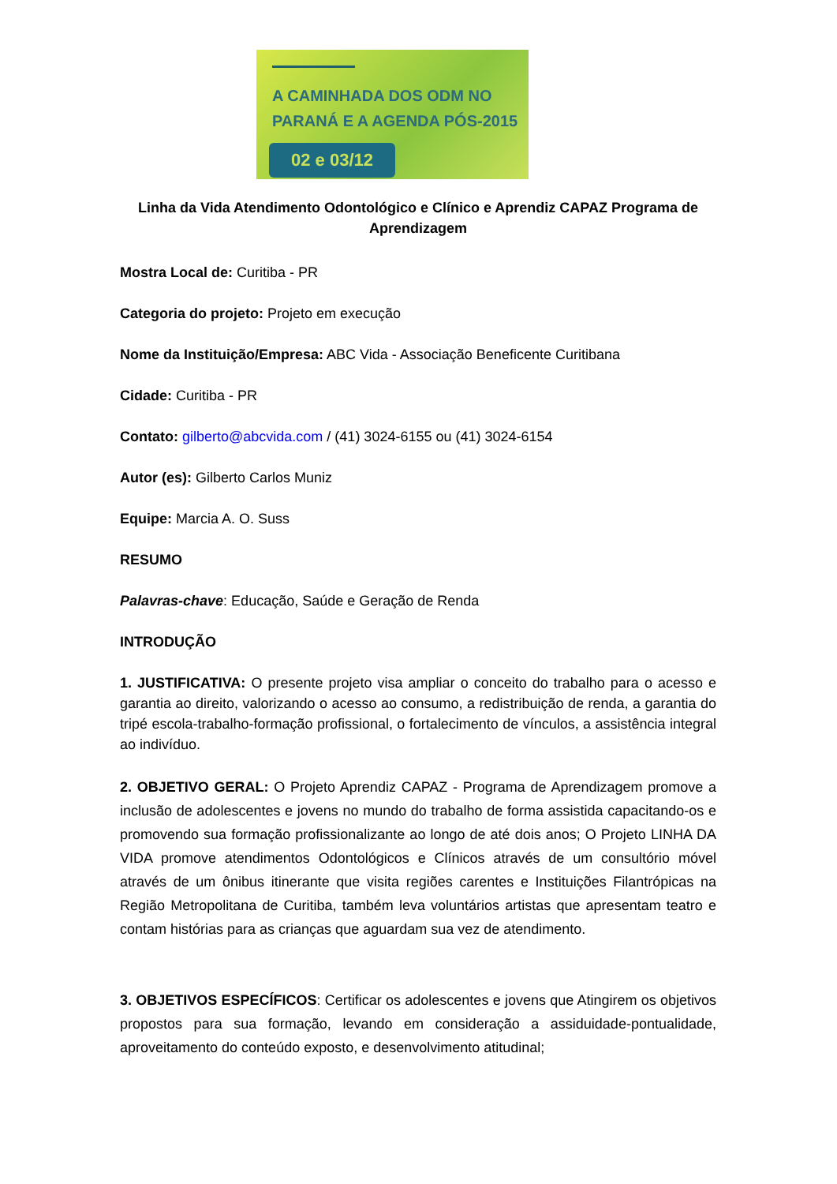A CAMINHADA DOS ODM NO
PARANÁ E A AGENDA PÓS-2015
02 e 03/12
Linha da Vida Atendimento Odontológico e Clínico e Aprendiz CAPAZ Programa de Aprendizagem
Mostra Local de: Curitiba - PR
Categoria do projeto: Projeto em execução
Nome da Instituição/Empresa: ABC Vida - Associação Beneficente Curitibana
Cidade: Curitiba - PR
Contato: gilberto@abcvida.com / (41) 3024-6155 ou (41) 3024-6154
Autor (es): Gilberto Carlos Muniz
Equipe: Marcia A. O. Suss
RESUMO
Palavras-chave: Educação, Saúde e Geração de Renda
INTRODUÇÃO
1. JUSTIFICATIVA: O presente projeto visa ampliar o conceito do trabalho para o acesso e garantia ao direito, valorizando o acesso ao consumo, a redistribuição de renda, a garantia do tripé escola-trabalho-formação profissional, o fortalecimento de vínculos, a assistência integral ao indivíduo.
2. OBJETIVO GERAL: O Projeto Aprendiz CAPAZ - Programa de Aprendizagem promove a inclusão de adolescentes e jovens no mundo do trabalho de forma assistida capacitando-os e promovendo sua formação profissionalizante ao longo de até dois anos; O Projeto LINHA DA VIDA promove atendimentos Odontológicos e Clínicos através de um consultório móvel através de um ônibus itinerante que visita regiões carentes e Instituições Filantrópicas na Região Metropolitana de Curitiba, também leva voluntários artistas que apresentam teatro e contam histórias para as crianças que aguardam sua vez de atendimento.
3. OBJETIVOS ESPECÍFICOS: Certificar os adolescentes e jovens que Atingirem os objetivos propostos para sua formação, levando em consideração a assiduidade-pontualidade, aproveitamento do conteúdo exposto, e desenvolvimento atitudinal;